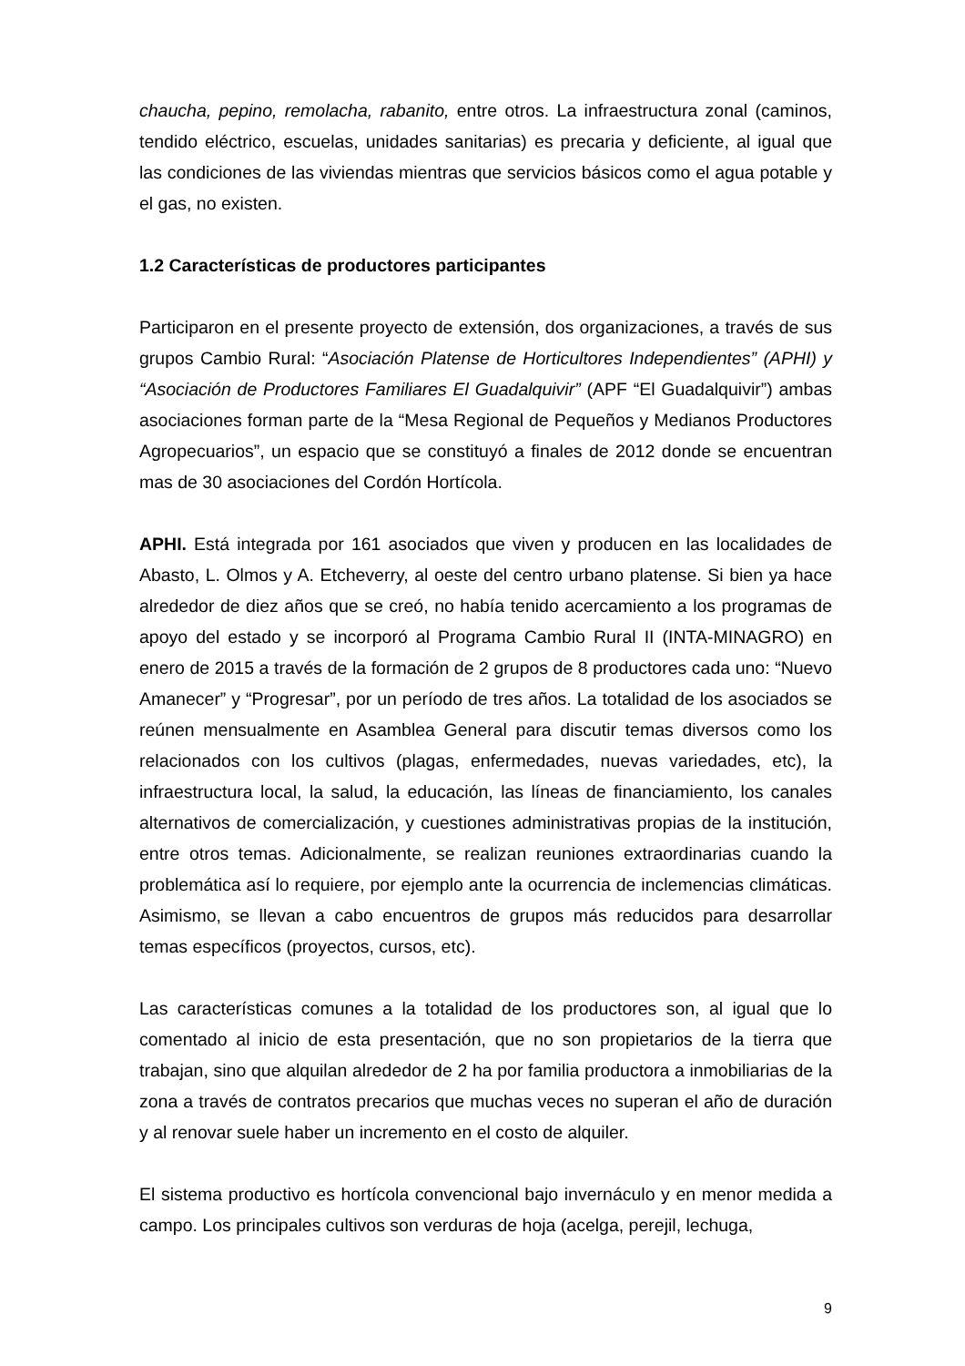chaucha, pepino, remolacha, rabanito, entre otros. La infraestructura zonal (caminos, tendido eléctrico, escuelas, unidades sanitarias) es precaria y deficiente, al igual que las condiciones de las viviendas mientras que servicios básicos como el agua potable y el gas, no existen.
1.2 Características de productores participantes
Participaron en el presente proyecto de extensión, dos organizaciones, a través de sus grupos Cambio Rural: “Asociación Platense de Horticultores Independientes” (APHI) y “Asociación de Productores Familiares El Guadalquivir” (APF “El Guadalquivir”) ambas asociaciones forman parte de la “Mesa Regional de Pequeños y Medianos Productores Agropecuarios”, un espacio que se constituyó a finales de 2012 donde se encuentran mas de 30 asociaciones del Cordón Hortícola.
APHI. Está integrada por 161 asociados que viven y producen en las localidades de Abasto, L. Olmos y A. Etcheverry, al oeste del centro urbano platense. Si bien ya hace alrededor de diez años que se creó, no había tenido acercamiento a los programas de apoyo del estado y se incorporó al Programa Cambio Rural II (INTA-MINAGRO) en enero de 2015 a través de la formación de 2 grupos de 8 productores cada uno: “Nuevo Amanecer” y “Progresar”, por un período de tres años. La totalidad de los asociados se reúnen mensualmente en Asamblea General para discutir temas diversos como los relacionados con los cultivos (plagas, enfermedades, nuevas variedades, etc), la infraestructura local, la salud, la educación, las líneas de financiamiento, los canales alternativos de comercialización, y cuestiones administrativas propias de la institución, entre otros temas. Adicionalmente, se realizan reuniones extraordinarias cuando la problemática así lo requiere, por ejemplo ante la ocurrencia de inclemencias climáticas. Asimismo, se llevan a cabo encuentros de grupos más reducidos para desarrollar temas específicos (proyectos, cursos, etc).
Las características comunes a la totalidad de los productores son, al igual que lo comentado al inicio de esta presentación, que no son propietarios de la tierra que trabajan, sino que alquilan alrededor de 2 ha por familia productora a inmobiliarias de la zona a través de contratos precarios que muchas veces no superan el año de duración y al renovar suele haber un incremento en el costo de alquiler.
El sistema productivo es hortícola convencional bajo invernáculo y en menor medida a campo. Los principales cultivos son verduras de hoja (acelga, perejil, lechuga,
9